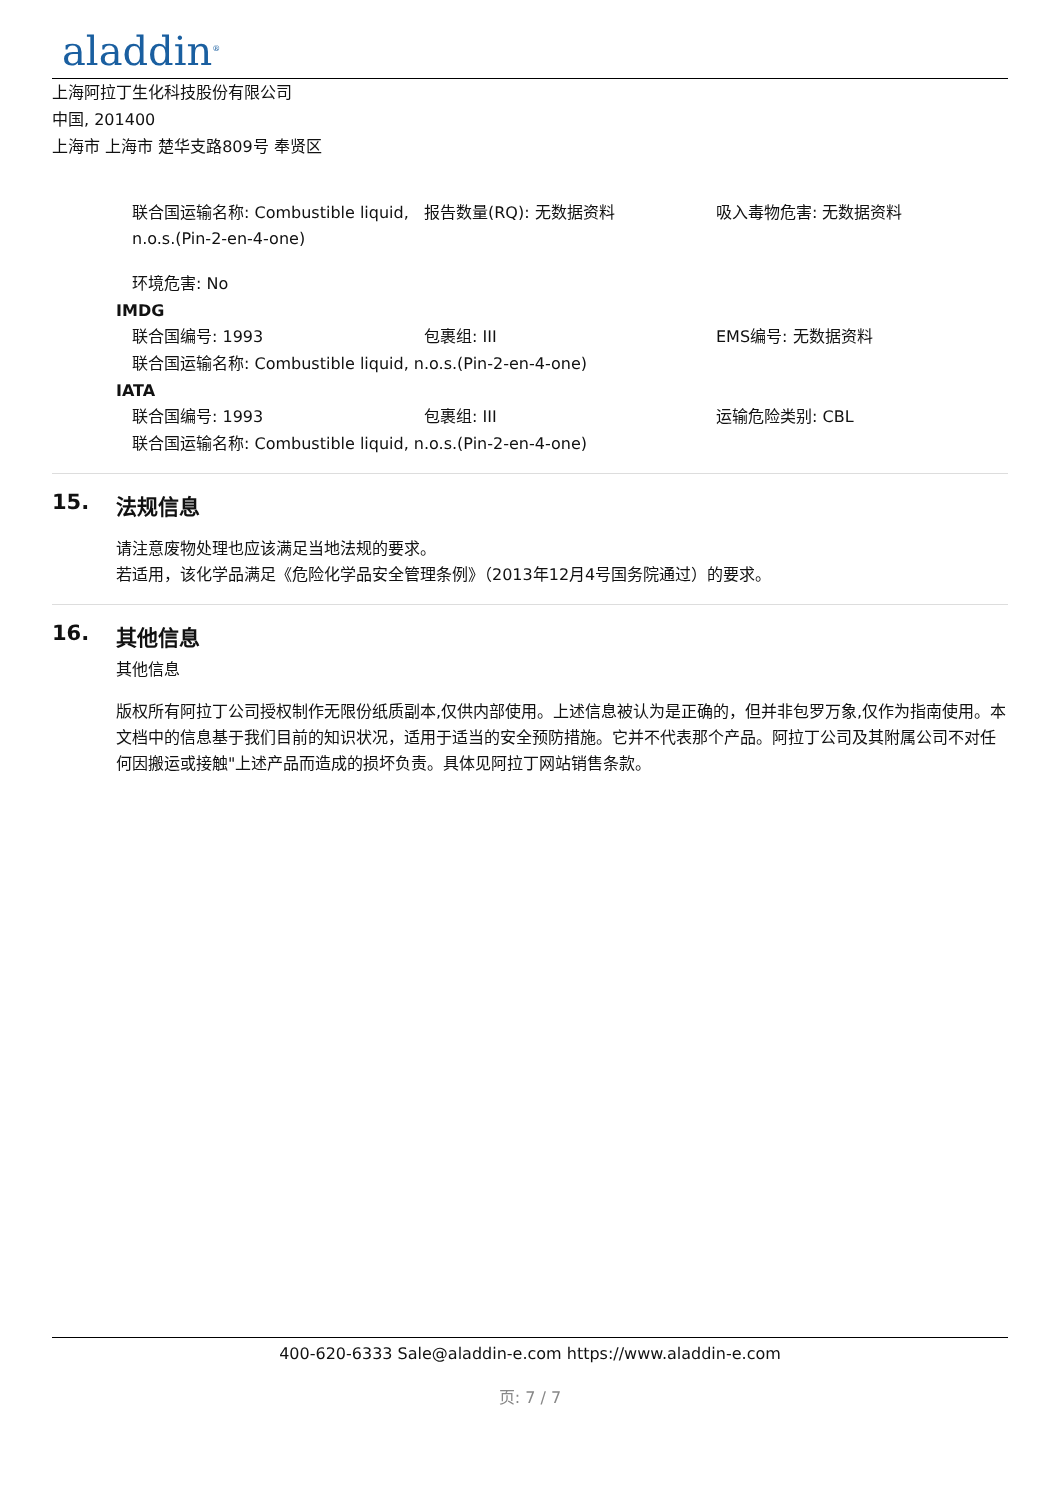aladdin<sup>®</sup>
上海阿拉丁生化科技股份有限公司
中国, 201400
上海市 上海市 楚华支路809号 奉贤区
联合国运输名称: Combustible liquid, n.o.s.(Pin-2-en-4-one)
报告数量(RQ): 无数据资料 吸入毒物危害: 无数据资料
环境危害: No
IMDG
联合国编号: 1993 包裹组: III EMS编号: 无数据资料
联合国运输名称: Combustible liquid, n.o.s.(Pin-2-en-4-one)
IATA
联合国编号: 1993 包裹组: III 运输危险类别: CBL
联合国运输名称: Combustible liquid, n.o.s.(Pin-2-en-4-one)
15. 法规信息
请注意废物处理也应该满足当地法规的要求。
若适用，该化学品满足《危险化学品安全管理条例》（2013年12月4号国务院通过）的要求。
16. 其他信息
其他信息
版权所有阿拉丁公司授权制作无限份纸质副本,仅供内部使用。上述信息被认为是正确的，但并非包罗万象,仅作为指南使用。本文档中的信息基于我们目前的知识状况，适用于适当的安全预防措施。它并不代表那个产品。阿拉丁公司及其附属公司不对任何因搬运或接触"上述产品而造成的损坏负责。具体见阿拉丁网站销售条款。
400-620-6333 Sale@aladdin-e.com https://www.aladdin-e.com
页: 7 / 7